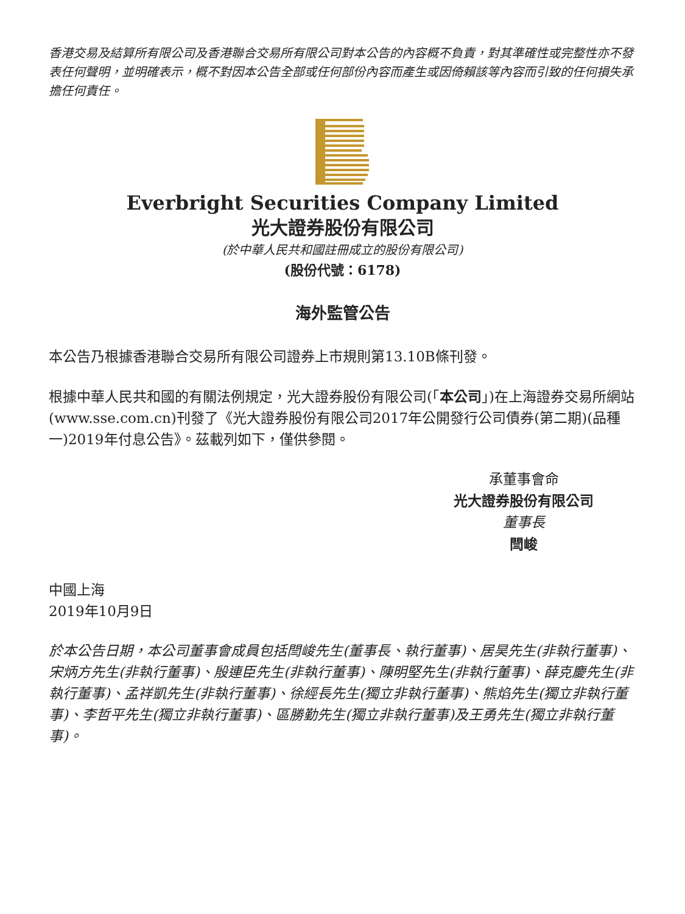香港交易及結算所有限公司及香港聯合交易所有限公司對本公告的內容概不負責，對其準確性或完整性亦不發表任何聲明，並明確表示，概不對因本公告全部或任何部份內容而產生或因倚賴該等內容而引致的任何損失承擔任何責任。
Everbright Securities Company Limited
光大證券股份有限公司
(於中華人民共和國註冊成立的股份有限公司)
(股份代號：6178)
海外監管公告
本公告乃根據香港聯合交易所有限公司證券上市規則第13.10B條刊發。
根據中華人民共和國的有關法例規定，光大證券股份有限公司(「本公司」)在上海證券交易所網站(www.sse.com.cn)刊發了《光大證券股份有限公司2017年公開發行公司債券(第二期)(品種一)2019年付息公告》。茲載列如下，僅供參閱。
承董事會命
光大證券股份有限公司
董事長
閆峻
中國上海
2019年10月9日
於本公告日期，本公司董事會成員包括閆峻先生(董事長、執行董事)、居昊先生(非執行董事)、宋炳方先生(非執行董事)、殷連臣先生(非執行董事)、陳明堅先生(非執行董事)、薛克慶先生(非執行董事)、孟祥凱先生(非執行董事)、徐經長先生(獨立非執行董事)、熊焰先生(獨立非執行董事)、李哲平先生(獨立非執行董事)、區勝勤先生(獨立非執行董事)及王勇先生(獨立非執行董事)。